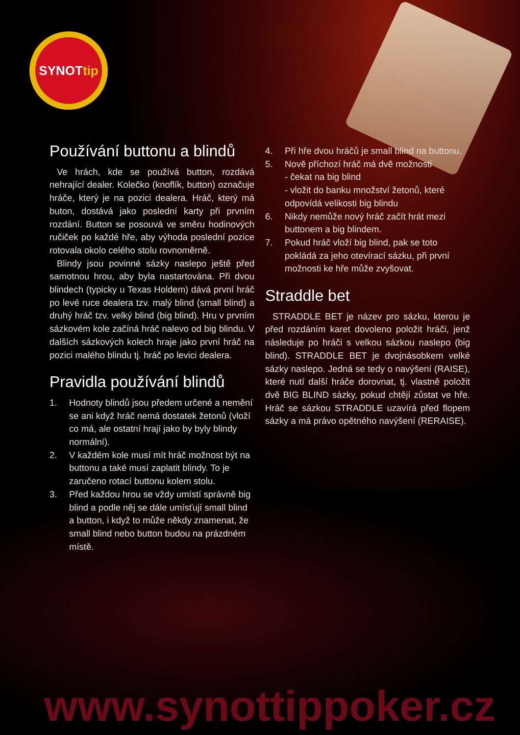SYNOTtip
Používání buttonu a blindů
Ve hrách, kde se používá button, rozdává nehrající dealer. Kolečko (knoflík, button) označuje hráče, který je na pozici dealera. Hráč, který má buton, dostává jako poslední karty při prvním rozdání. Button se posouvá ve směru hodinových ručiček po každé hře, aby výhoda poslední pozice rotovala okolo celého stolu rovnoměrně.
Blindy jsou povinné sázky naslepo ještě před samotnou hrou, aby byla nastartována. Při dvou blindech (typicky u Texas Holdem) dává první hráč po levé ruce dealera tzv. malý blind (small blind) a druhý hráč tzv. velký blind (big blind). Hru v prvním sázkovém kole začíná hráč nalevo od big blindu. V dalších sázkových kolech hraje jako první hráč na pozici malého blindu tj. hráč po levici dealera.
Pravidla používání blindů
1. Hodnoty blindů jsou předem určené a nemění se ani když hráč nemá dostatek žetonů (vloží co má, ale ostatní hrají jako by byly blindy normální).
2. V každém kole musí mít hráč možnost být na buttonu a také musí zaplatit blindy. To je zaručeno rotací buttonu kolem stolu.
3. Před každou hrou se vždy umístí správně big blind a podle něj se dále umísťují small blind a button, i když to může někdy znamenat, že small blind nebo button budou na prázdném místě.
4. Při hře dvou hráčů je small blind na buttonu.
5. Nově příchozí hráč má dvě možnosti
- čekat na big blind
- vložit do banku množství žetonů, které odpovídá velikosti big blindu
6. Nikdy nemůže nový hráč začít hrát mezi buttonem a big blindem.
7. Pokud hráč vloží big blind, pak se toto pokládá za jeho otevírací sázku, při první možnosti ke hře může zvyšovat.
Straddle bet
STRADDLE BET je název pro sázku, kterou je před rozdáním karet dovoleno položit hráči, jenž následuje po hráči s velkou sázkou naslepo (big blind). STRADDLE BET je dvojnásobkem velké sázky naslepo. Jedná se tedy o navýšení (RAISE), které nutí další hráče dorovnat, tj. vlastně položit dvě BIG BLIND sázky, pokud chtějí zůstat ve hře. Hráč se sázkou STRADDLE uzavírá před flopem sázky a má právo opětného navýšení (RERAISE).
www.synottippoker.cz